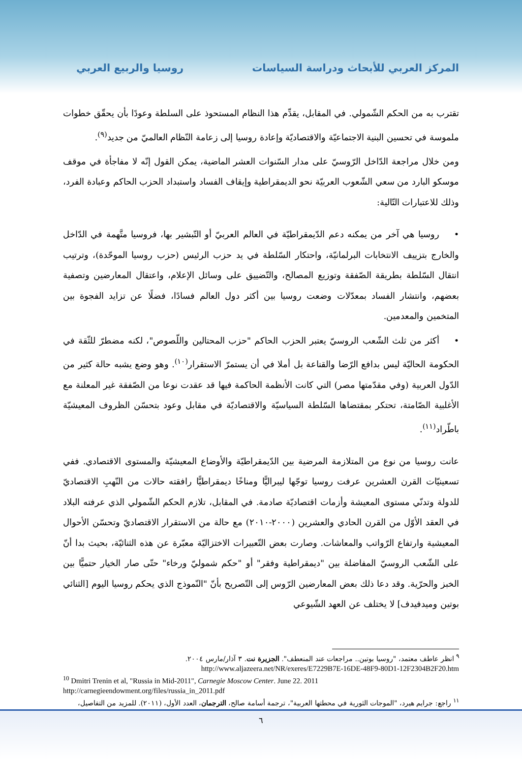المركز العربي للأبحاث ودراسة السياسات روسيا والربيع العربي
تقترب به من الحكم الشّمولي. في المقابل، يقدِّم هذا النظام المستحوذ على السلطة وعودًا بأن يحقّق خطوات ملموسة في تحسين البنية الاجتماعيّة والاقتصاديّة وإعادة روسيا إلى زعامة النّظام العالميّ من جديد<sup>(٩)</sup>.
ومن خلال مراجعة الدّاخل الرّوسيّ على مدار السّنوات العشر الماضية، يمكن القول إنّه لا مفاجأة في موقف موسكو البارد من سعي الشّعوب العربيّة نحو الديمقراطية وإيقاف الفساد واستبداد الحزب الحاكم وعبادة الفرد، وذلك للاعتبارات التّالية:
• روسيا هي آخر من يمكنه دعم الدّيمقراطيّة في العالم العربيّ أو التّبشير بها، فروسيا متَّهمة في الدّاخل والخارج بتزييف الانتخابات البرلمانيّة، واحتكار السّلطة في يد حزب الرئيس (حزب روسيا الموحّدة)، وترتيب انتقال السّلطة بطريقة الصّفقة وتوزيع المصالح، والتّضييق على وسائل الإعلام، واعتقال المعارضين وتصفية بعضهم، وانتشار الفساد بمعدّلات وضعت روسيا بين أكثر دول العالم فسادًا، فضلًا عن تزايد الفجوة بين المتخمين والمعدمين.
• أكثر من ثلث الشّعب الروسيّ يعتبر الحزب الحاكم "حزب المحتالين واللّصوص"، لكنه مضطرّ للثّقة في الحكومة الحاليّة ليس بدافع الرّضا والقناعة بل أملا في أن يستمرّ الاستقرار<sup>(١٠)</sup>. وهو وضع يشبه حالة كثير من الدّول العربية (وفي مقدّمتها مصر) التي كانت الأنظمة الحاكمة فيها قد عقدت نوعا من الصّفقة غير المعلنة مع الأغلبية الصّامتة، تحتكر بمقتضاها السّلطة السياسيّة والاقتصاديّة في مقابل وعود بتحسّن الظروف المعيشيّة باطّراد<sup>(١١)</sup>.
عانت روسيا من نوع من المتلازمة المرضية بين الدّيمقراطيّة والأوضاع المعيشيّة والمستوى الاقتصادي. ففي تسعينيّات القرن العشرين عرفت روسيا توجّها ليبراليًّا ومناخًا ديمقراطيًّا رافقته حالات من النّهبِ الاقتصاديّ للدولة وتدنّي مستوى المعيشة وأزمات اقتصاديّة صادمة. في المقابل، تلازم الحكم الشّمولي الذي عرفته البلاد في العقد الأوّل من القرن الحادي والعشرين (٢٠٠٠-٢٠١٠) مع حالة من الاستقرار الاقتصاديّ وتحسّن الأحوال المعيشية وارتفاع الرّواتب والمعاشات. وصارت بعض التّعبيرات الاختزاليّة معبّرة عن هذه الثنائيّة، بحيث بدا أنّ على الشّعب الروسيّ المفاضلة بين "ديمقراطية وفقر" أو "حكم شموليّ ورخاء" حتّى صار الخيار حتميًّا بين الخبز والحرّية. وقد دعا ذلك بعض المعارضين الرّوس إلى التّصريح بأنّ "النّموذج الذي يحكم روسيا اليوم [الثنائي بوتين وميدفيدف] لا يختلف عن العهد الشّيوعي
<sup>٩</sup> انظر عاطف معتمد، "روسيا بوتين.. مراجعات عند المنعطف". الجزيرة نت. ٣ آذار/مارس ٢٠٠٤.
http://www.aljazeera.net/NR/exeres/E7229B7E-16DE-48F9-80D1-12F2304B2F20.htm
<sup>10</sup> Dmitri Trenin et al, "Russia in Mid-2011", Carnegie Moscow Center. June 22. 2011
http://carnegieendowment.org/files/russia_in_2011.pdf
<sup>١١</sup> راجع: جرايم هيرد، "الموجات الثورية في محطتها العربية"، ترجمة أسامة صالح، الترجمان، العدد الأول، (٢٠١١). للمزيد من التفاصيل،
٦